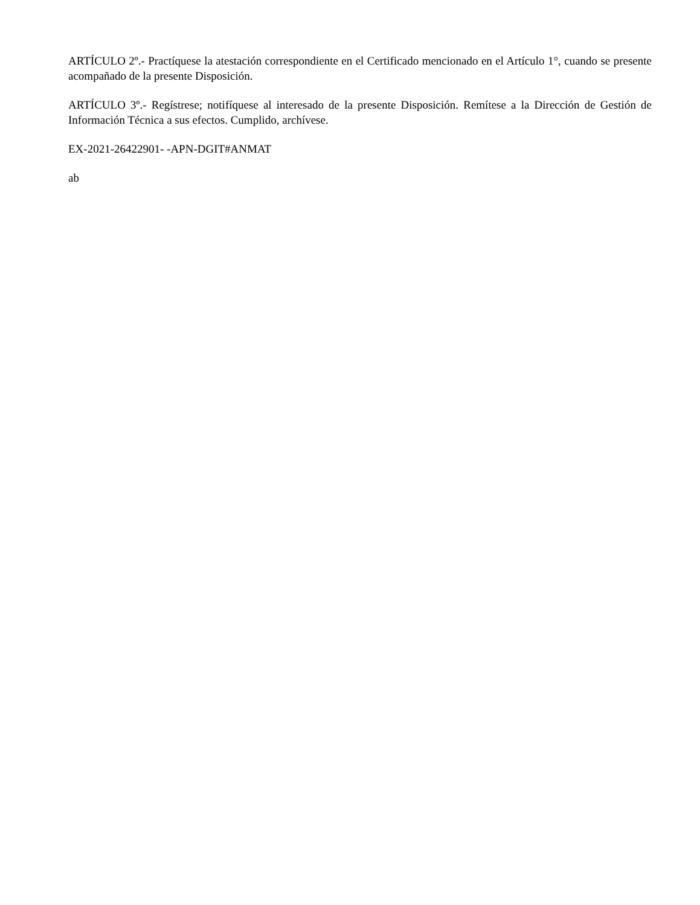ARTÍCULO 2º.- Practíquese la atestación correspondiente en el Certificado mencionado en el Artículo 1°, cuando se presente acompañado de la presente Disposición.
ARTÍCULO 3º.- Regístrese; notifíquese al interesado de la presente Disposición. Remítese a la Dirección de Gestión de Información Técnica a sus efectos. Cumplido, archívese.
EX-2021-26422901- -APN-DGIT#ANMAT
ab